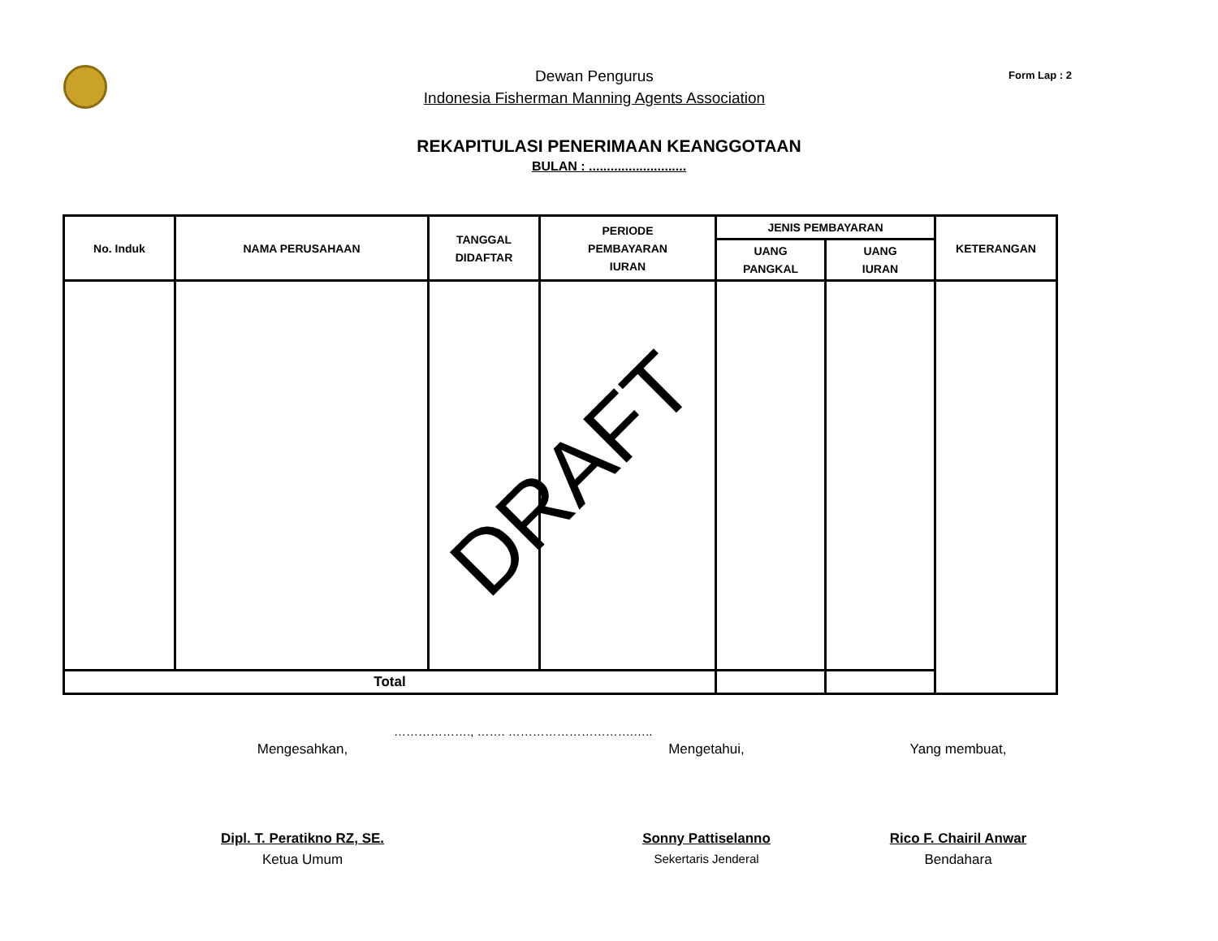Dewan Pengurus
Indonesia Fisherman Manning Agents Association
Form Lap : 2
REKAPITULASI PENERIMAAN KEANGGOTAAN
BULAN : ...........................
| No. Induk | NAMA PERUSAHAAN | TANGGAL DIDAFTAR | PERIODE PEMBAYARAN IURAN | JENIS PEMBAYARAN | | KETERANGAN |
| --- | --- | --- | --- | --- | --- | --- |
| | | | | UANG PANGKAL | UANG IURAN | |
| Total | | | | | | |
DRAFT
………………., ……. ………………………….…..
Mengesahkan, Mengetahui, Yang membuat,
Dipl. T. Peratikno RZ, SE. Sonny Pattiselanno Rico F. Chairil Anwar
Ketua Umum Sekertaris Jenderal Bendahara